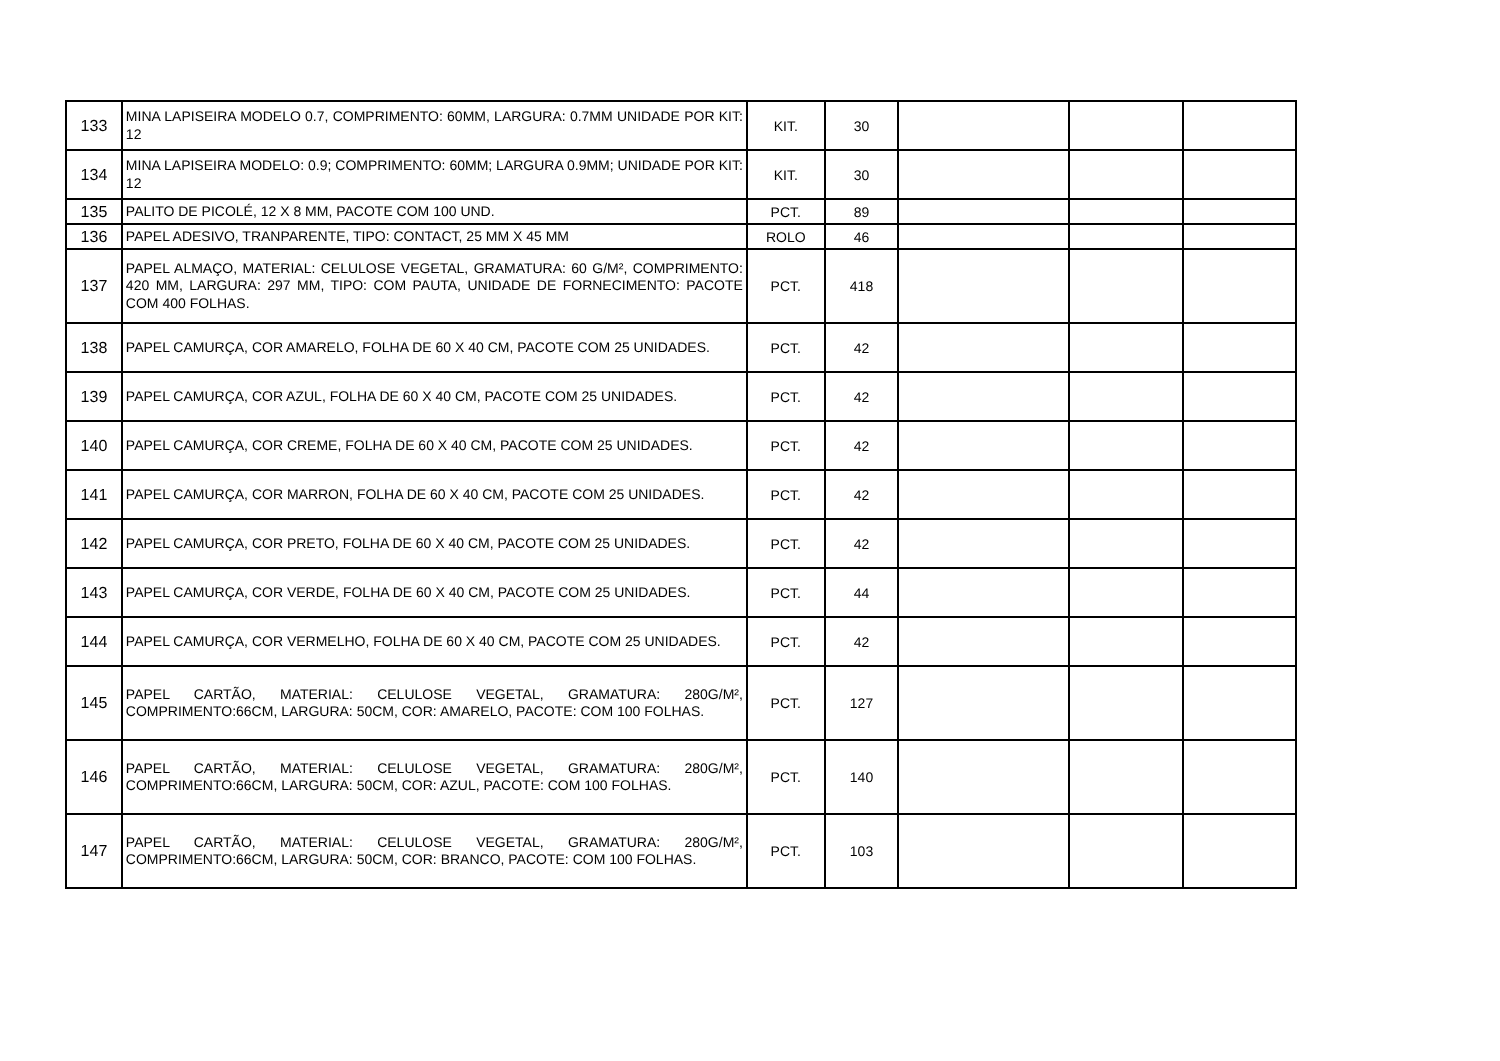| 133 | MINA LAPISEIRA MODELO 0.7, COMPRIMENTO: 60MM, LARGURA: 0.7MM UNIDADE POR KIT: 12 | KIT. | 30 | | | |
| 134 | MINA LAPISEIRA MODELO: 0.9; COMPRIMENTO: 60MM; LARGURA 0.9MM; UNIDADE POR KIT: 12 | KIT. | 30 | | | |
| 135 | PALITO DE PICOLÉ, 12 X 8 MM, PACOTE COM 100 UND. | PCT. | 89 | | | |
| 136 | PAPEL ADESIVO, TRANPARENTE, TIPO: CONTACT, 25 MM X 45 MM | ROLO | 46 | | | |
| 137 | PAPEL ALMAÇO, MATERIAL: CELULOSE VEGETAL, GRAMATURA: 60 G/M², COMPRIMENTO: 420 MM, LARGURA: 297 MM, TIPO: COM PAUTA, UNIDADE DE FORNECIMENTO: PACOTE COM 400 FOLHAS. | PCT. | 418 | | | |
| 138 | PAPEL CAMURÇA, COR AMARELO, FOLHA DE 60 X 40 CM, PACOTE COM 25 UNIDADES. | PCT. | 42 | | | |
| 139 | PAPEL CAMURÇA, COR AZUL, FOLHA DE 60 X 40 CM, PACOTE COM 25 UNIDADES. | PCT. | 42 | | | |
| 140 | PAPEL CAMURÇA, COR CREME, FOLHA DE 60 X 40 CM, PACOTE COM 25 UNIDADES. | PCT. | 42 | | | |
| 141 | PAPEL CAMURÇA, COR MARRON, FOLHA DE 60 X 40 CM, PACOTE COM 25 UNIDADES. | PCT. | 42 | | | |
| 142 | PAPEL CAMURÇA, COR PRETO, FOLHA DE 60 X 40 CM, PACOTE COM 25 UNIDADES. | PCT. | 42 | | | |
| 143 | PAPEL CAMURÇA, COR VERDE, FOLHA DE 60 X 40 CM, PACOTE COM 25 UNIDADES. | PCT. | 44 | | | |
| 144 | PAPEL CAMURÇA, COR VERMELHO, FOLHA DE 60 X 40 CM, PACOTE COM 25 UNIDADES. | PCT. | 42 | | | |
| 145 | PAPEL CARTÃO, MATERIAL: CELULOSE VEGETAL, GRAMATURA: 280G/M², COMPRIMENTO:66CM, LARGURA: 50CM, COR: AMARELO, PACOTE: COM 100 FOLHAS. | PCT. | 127 | | | |
| 146 | PAPEL CARTÃO, MATERIAL: CELULOSE VEGETAL, GRAMATURA: 280G/M², COMPRIMENTO:66CM, LARGURA: 50CM, COR: AZUL, PACOTE: COM 100 FOLHAS. | PCT. | 140 | | | |
| 147 | PAPEL CARTÃO, MATERIAL: CELULOSE VEGETAL, GRAMATURA: 280G/M², COMPRIMENTO:66CM, LARGURA: 50CM, COR: BRANCO, PACOTE: COM 100 FOLHAS. | PCT. | 103 | | | |